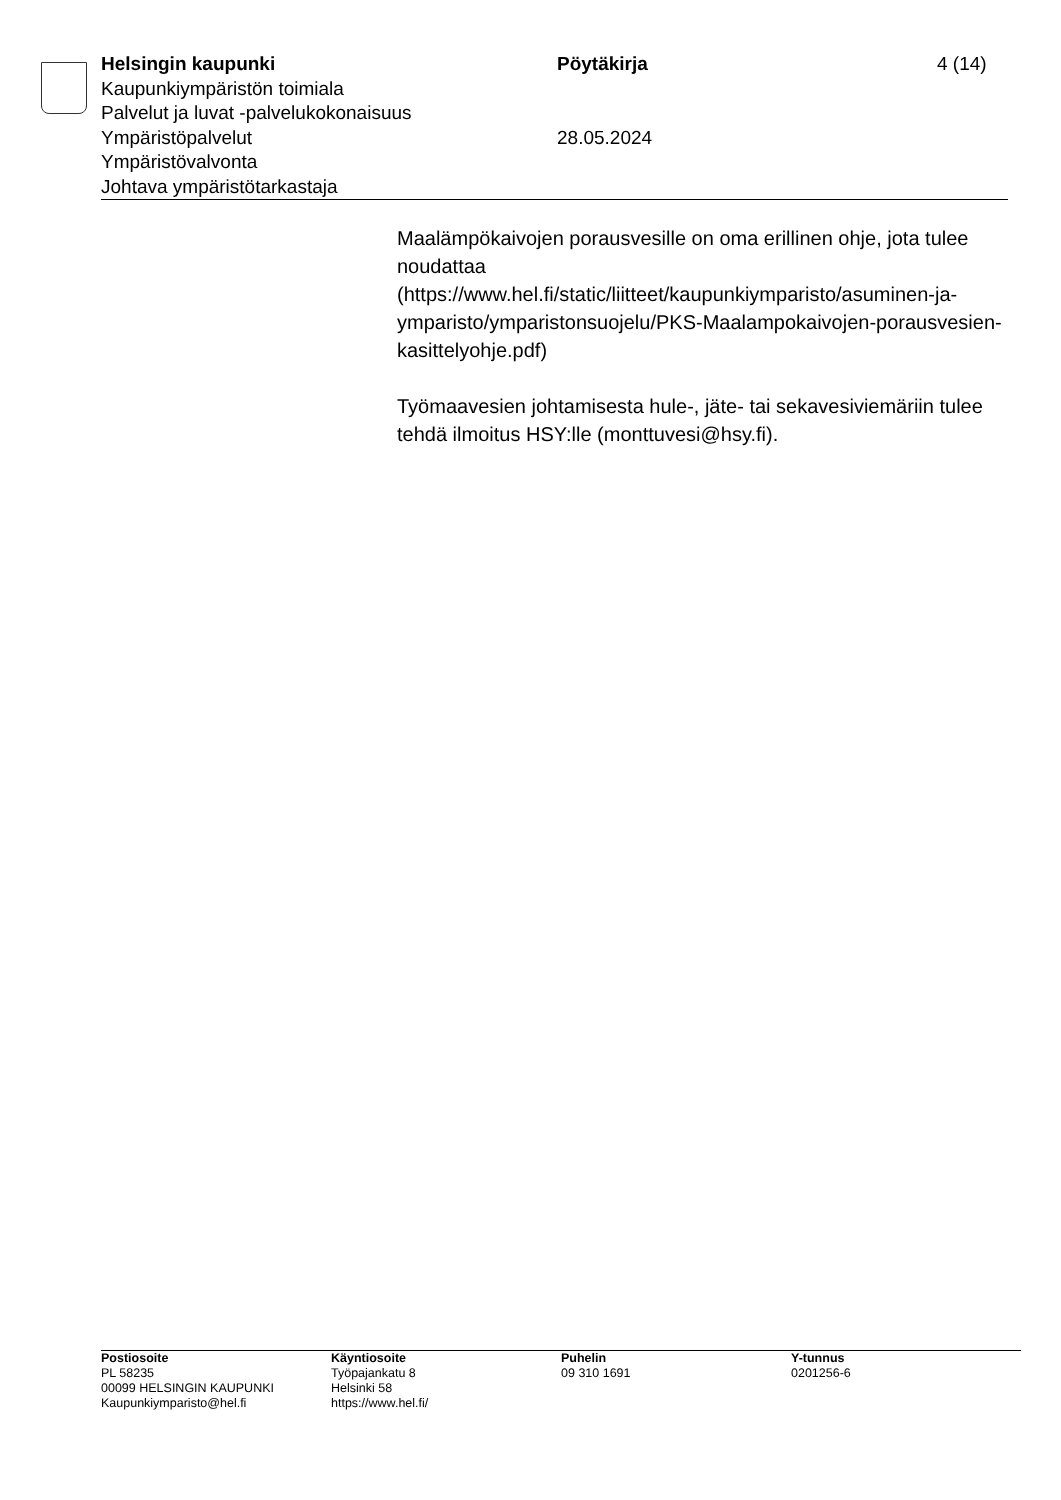Helsingin kaupunki Pöytäkirja 4 (14)
Kaupunkiympäristön toimiala
Palvelut ja luvat -palvelukokonaisuus
Ympäristöpalvelut 28.05.2024
Ympäristövalvonta
Johtava ympäristötarkastaja
Maalämpökaivojen porausvesille on oma erillinen ohje, jota tulee noudattaa (https://www.hel.fi/static/liitteet/kaupunkiymparisto/asuminen-ja-ymparisto/ymparistonsuojelu/PKS-Maalampokaivojen-porausvesien-kasittelyohje.pdf)
Työmaavesien johtamisesta hule-, jäte- tai sekavesiviemäriin tulee tehdä ilmoitus HSY:lle (monttuvesi@hsy.fi).
Postiosoite
PL 58235
00099 HELSINGIN KAUPUNKI
Kaupunkiymparisto@hel.fi
Käyntiosoite
Työpajankatu 8
Helsinki 58
https://www.hel.fi/
Puhelin
09 310 1691
Y-tunnus
0201256-6